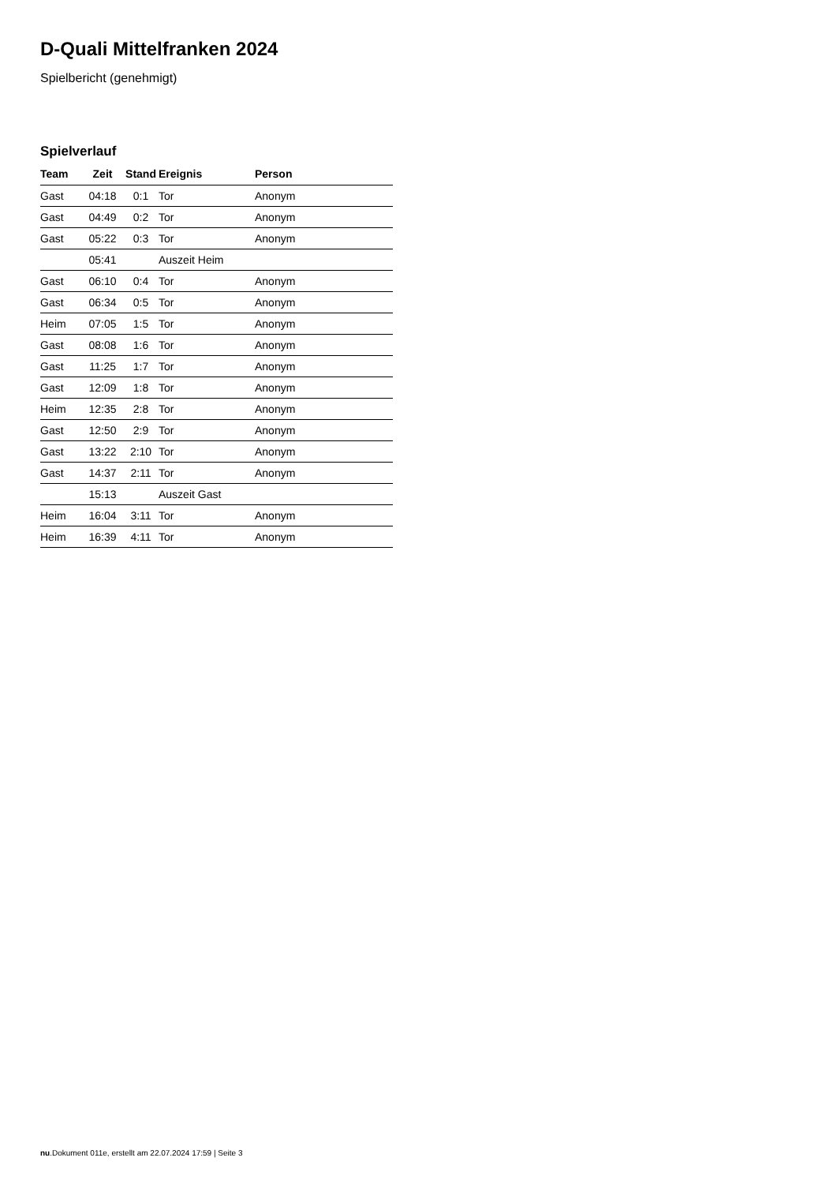D-Quali Mittelfranken 2024
Spielbericht (genehmigt)
Spielverlauf
| Team | Zeit | Stand | Ereignis | Person |
| --- | --- | --- | --- | --- |
| Gast | 04:18 | 0:1 | Tor | Anonym |
| Gast | 04:49 | 0:2 | Tor | Anonym |
| Gast | 05:22 | 0:3 | Tor | Anonym |
| | 05:41 | | Auszeit Heim | |
| Gast | 06:10 | 0:4 | Tor | Anonym |
| Gast | 06:34 | 0:5 | Tor | Anonym |
| Heim | 07:05 | 1:5 | Tor | Anonym |
| Gast | 08:08 | 1:6 | Tor | Anonym |
| Gast | 11:25 | 1:7 | Tor | Anonym |
| Gast | 12:09 | 1:8 | Tor | Anonym |
| Heim | 12:35 | 2:8 | Tor | Anonym |
| Gast | 12:50 | 2:9 | Tor | Anonym |
| Gast | 13:22 | 2:10 | Tor | Anonym |
| Gast | 14:37 | 2:11 | Tor | Anonym |
| | 15:13 | | Auszeit Gast | |
| Heim | 16:04 | 3:11 | Tor | Anonym |
| Heim | 16:39 | 4:11 | Tor | Anonym |
nu.Dokument 011e, erstellt am 22.07.2024 17:59 | Seite 3